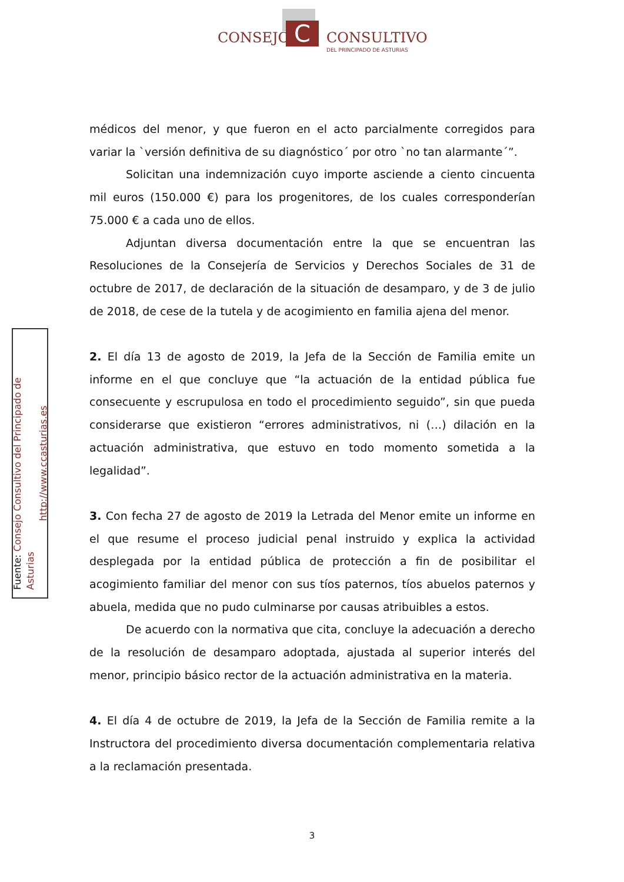C
CONSEJO CONSULTIVO
DEL PRINCIPADO DE ASTURIAS
Fuente: Consejo Consultivo del Principado de Asturias
http://www.ccasturias.es
médicos del menor, y que fueron en el acto parcialmente corregidos para variar la `versión definitiva de su diagnóstico´ por otro `no tan alarmante´”.
Solicitan una indemnización cuyo importe asciende a ciento cincuenta mil euros (150.000 €) para los progenitores, de los cuales corresponderían 75.000 € a cada uno de ellos.
Adjuntan diversa documentación entre la que se encuentran las Resoluciones de la Consejería de Servicios y Derechos Sociales de 31 de octubre de 2017, de declaración de la situación de desamparo, y de 3 de julio de 2018, de cese de la tutela y de acogimiento en familia ajena del menor.
2. El día 13 de agosto de 2019, la Jefa de la Sección de Familia emite un informe en el que concluye que “la actuación de la entidad pública fue consecuente y escrupulosa en todo el procedimiento seguido”, sin que pueda considerarse que existieron “errores administrativos, ni (…) dilación en la actuación administrativa, que estuvo en todo momento sometida a la legalidad”.
3. Con fecha 27 de agosto de 2019 la Letrada del Menor emite un informe en el que resume el proceso judicial penal instruido y explica la actividad desplegada por la entidad pública de protección a fin de posibilitar el acogimiento familiar del menor con sus tíos paternos, tíos abuelos paternos y abuela, medida que no pudo culminarse por causas atribuibles a estos.
De acuerdo con la normativa que cita, concluye la adecuación a derecho de la resolución de desamparo adoptada, ajustada al superior interés del menor, principio básico rector de la actuación administrativa en la materia.
4. El día 4 de octubre de 2019, la Jefa de la Sección de Familia remite a la Instructora del procedimiento diversa documentación complementaria relativa a la reclamación presentada.
3